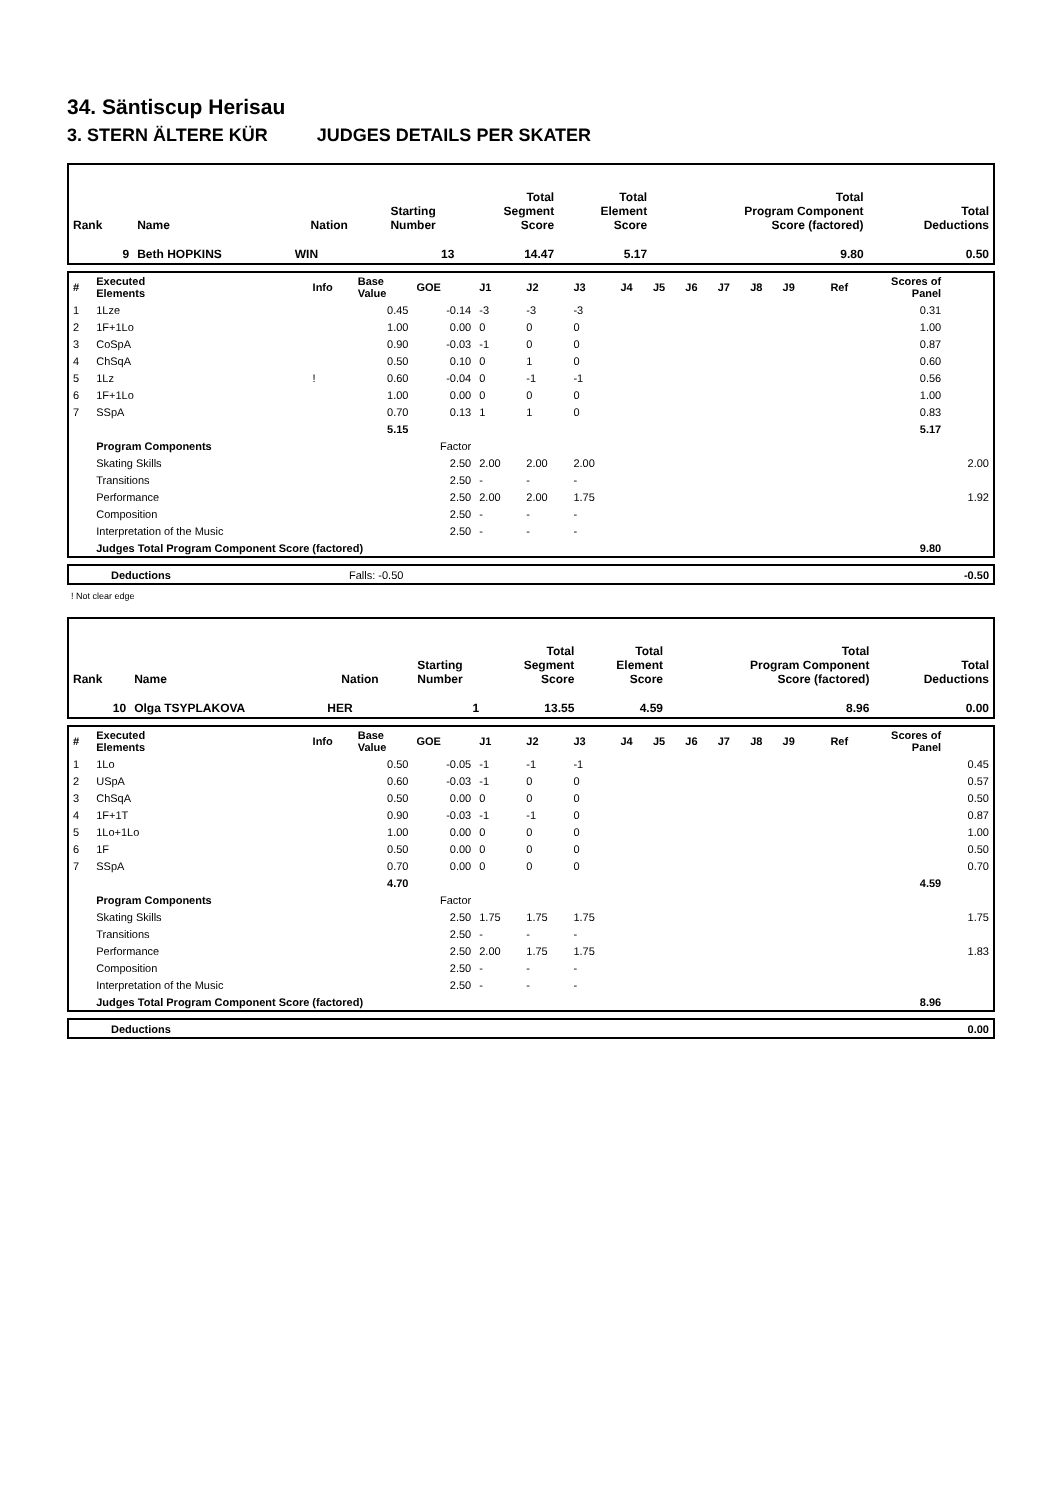34. Säntiscup Herisau
3. STERN ÄLTERE KÜR JUDGES DETAILS PER SKATER
| Rank | Name | Nation | Starting Number | Total Segment Score | Total Element Score | Total Program Component Score (factored) | Total Deductions |
| 9 | Beth HOPKINS | WIN | 13 | 14.47 | 5.17 | 9.80 | 0.50 |
| # | Executed Elements | Info | Base Value | GOE | J1 | J2 | J3 | J4 | J5 | J6 | J7 | J8 | J9 | Ref | Scores of Panel | |
| 1 | 1Lze | | 0.45 | -0.14 | -3 | -3 | -3 | | | | | | | | 0.31 | |
| 2 | 1F+1Lo | | 1.00 | 0.00 | 0 | 0 | 0 | | | | | | | | 1.00 | |
| 3 | CoSpA | | 0.90 | -0.03 | -1 | 0 | 0 | | | | | | | | 0.87 | |
| 4 | ChSqA | | 0.50 | 0.10 | 0 | 1 | 0 | | | | | | | | 0.60 | |
| 5 | 1Lz | ! | 0.60 | -0.04 | 0 | -1 | -1 | | | | | | | | 0.56 | |
| 6 | 1F+1Lo | | 1.00 | 0.00 | 0 | 0 | 0 | | | | | | | | 1.00 | |
| 7 | SSpA | | 0.70 | 0.13 | 1 | 1 | 0 | | | | | | | | 0.83 | |
| | | | 5.15 | | | | | | | | | | | | 5.17 | |
| | Program Components | | | Factor | | | | | | | | | | | | |
| | Skating Skills | | | 2.50 | 2.00 | 2.00 | 2.00 | | | | | | | | | 2.00 |
| | Transitions | | | 2.50 | - | - | - | | | | | | | | | |
| | Performance | | | 2.50 | 2.00 | 2.00 | 1.75 | | | | | | | | | 1.92 |
| | Composition | | | 2.50 | - | - | - | | | | | | | | | |
| | Interpretation of the Music | | | 2.50 | - | - | - | | | | | | | | | |
| | Judges Total Program Component Score (factored) | | | | | | | | | | | | | | 9.80 | |
| | Deductions | Falls: -0.50 | | -0.50 |
! Not clear edge
| Rank | Name | Nation | Starting Number | Total Segment Score | Total Element Score | Total Program Component Score (factored) | Total Deductions |
| 10 | Olga TSYPLAKOVA | HER | 1 | 13.55 | 4.59 | 8.96 | 0.00 |
| # | Executed Elements | Info | Base Value | GOE | J1 | J2 | J3 | J4 | J5 | J6 | J7 | J8 | J9 | Ref | Scores of Panel | |
| 1 | 1Lo | | 0.50 | -0.05 | -1 | -1 | -1 | | | | | | | | | 0.45 |
| 2 | USpA | | 0.60 | -0.03 | -1 | 0 | 0 | | | | | | | | | 0.57 |
| 3 | ChSqA | | 0.50 | 0.00 | 0 | 0 | 0 | | | | | | | | | 0.50 |
| 4 | 1F+1T | | 0.90 | -0.03 | -1 | -1 | 0 | | | | | | | | | 0.87 |
| 5 | 1Lo+1Lo | | 1.00 | 0.00 | 0 | 0 | 0 | | | | | | | | | 1.00 |
| 6 | 1F | | 0.50 | 0.00 | 0 | 0 | 0 | | | | | | | | | 0.50 |
| 7 | SSpA | | 0.70 | 0.00 | 0 | 0 | 0 | | | | | | | | | 0.70 |
| | | | 4.70 | | | | | | | | | | | | 4.59 | |
| | Program Components | | | Factor | | | | | | | | | | | | |
| | Skating Skills | | | 2.50 | 1.75 | 1.75 | 1.75 | | | | | | | | | 1.75 |
| | Transitions | | | 2.50 | - | - | - | | | | | | | | | |
| | Performance | | | 2.50 | 2.00 | 1.75 | 1.75 | | | | | | | | | 1.83 |
| | Composition | | | 2.50 | - | - | - | | | | | | | | | |
| | Interpretation of the Music | | | 2.50 | - | - | - | | | | | | | | | |
| | Judges Total Program Component Score (factored) | | | | | | | | | | | | | | 8.96 | |
| | Deductions | | 0.00 |